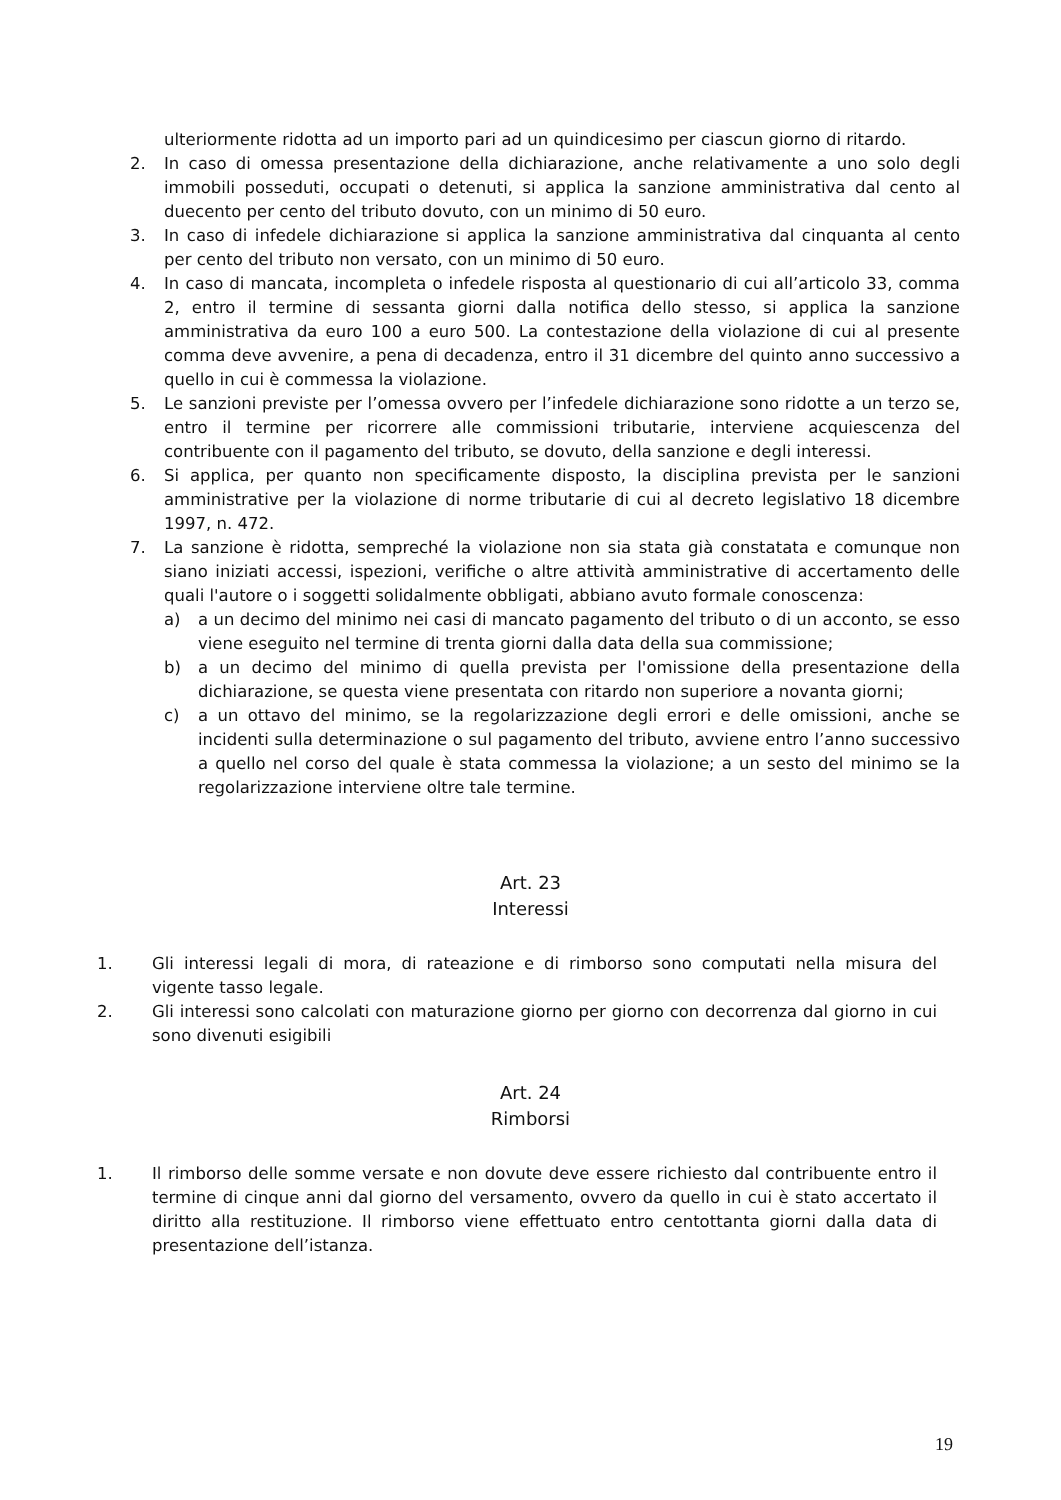ulteriormente ridotta ad un importo pari ad un quindicesimo per ciascun giorno di ritardo.
2. In caso di omessa presentazione della dichiarazione, anche relativamente a uno solo degli immobili posseduti, occupati o detenuti, si applica la sanzione amministrativa dal cento al duecento per cento del tributo dovuto, con un minimo di 50 euro.
3. In caso di infedele dichiarazione si applica la sanzione amministrativa dal cinquanta al cento per cento del tributo non versato, con un minimo di 50 euro.
4. In caso di mancata, incompleta o infedele risposta al questionario di cui all’articolo 33, comma 2, entro il termine di sessanta giorni dalla notifica dello stesso, si applica la sanzione amministrativa da euro 100 a euro 500. La contestazione della violazione di cui al presente comma deve avvenire, a pena di decadenza, entro il 31 dicembre del quinto anno successivo a quello in cui è commessa la violazione.
5. Le sanzioni previste per l’omessa ovvero per l’infedele dichiarazione sono ridotte a un terzo se, entro il termine per ricorrere alle commissioni tributarie, interviene acquiescenza del contribuente con il pagamento del tributo, se dovuto, della sanzione e degli interessi.
6. Si applica, per quanto non specificamente disposto, la disciplina prevista per le sanzioni amministrative per la violazione di norme tributarie di cui al decreto legislativo 18 dicembre 1997, n. 472.
7. La sanzione è ridotta, sempreché la violazione non sia stata già constatata e comunque non siano iniziati accessi, ispezioni, verifiche o altre attività amministrative di accertamento delle quali l'autore o i soggetti solidalmente obbligati, abbiano avuto formale conoscenza:
a) a un decimo del minimo nei casi di mancato pagamento del tributo o di un acconto, se esso viene eseguito nel termine di trenta giorni dalla data della sua commissione;
b) a un decimo del minimo di quella prevista per l'omissione della presentazione della dichiarazione, se questa viene presentata con ritardo non superiore a novanta giorni;
c) a un ottavo del minimo, se la regolarizzazione degli errori e delle omissioni, anche se incidenti sulla determinazione o sul pagamento del tributo, avviene entro l’anno successivo a quello nel corso del quale è stata commessa la violazione; a un sesto del minimo se la regolarizzazione interviene oltre tale termine.
Art. 23
Interessi
1. Gli interessi legali di mora, di rateazione e di rimborso sono computati nella misura del vigente tasso legale.
2. Gli interessi sono calcolati con maturazione giorno per giorno con decorrenza dal giorno in cui sono divenuti esigibili
Art. 24
Rimborsi
1. Il rimborso delle somme versate e non dovute deve essere richiesto dal contribuente entro il termine di cinque anni dal giorno del versamento, ovvero da quello in cui è stato accertato il diritto alla restituzione. Il rimborso viene effettuato entro centottanta giorni dalla data di presentazione dell’istanza.
19